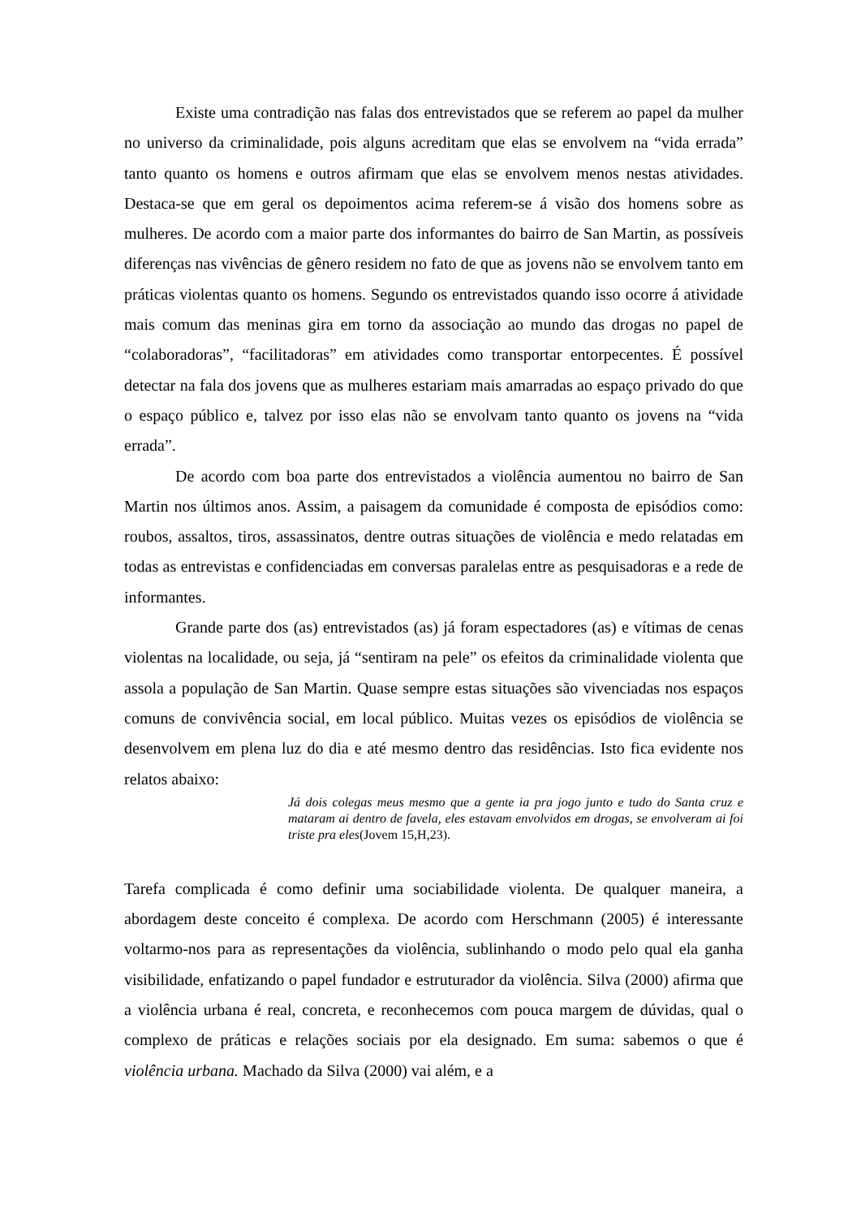Existe uma contradição nas falas dos entrevistados que se referem ao papel da mulher no universo da criminalidade, pois alguns acreditam que elas se envolvem na “vida errada” tanto quanto os homens e outros afirmam que elas se envolvem menos nestas atividades. Destaca-se que em geral os depoimentos acima referem-se á visão dos homens sobre as mulheres. De acordo com a maior parte dos informantes do bairro de San Martin, as possíveis diferenças nas vivências de gênero residem no fato de que as jovens não se envolvem tanto em práticas violentas quanto os homens. Segundo os entrevistados quando isso ocorre á atividade mais comum das meninas gira em torno da associação ao mundo das drogas no papel de “colaboradoras”, “facilitadoras” em atividades como transportar entorpecentes. É possível detectar na fala dos jovens que as mulheres estariam mais amarradas ao espaço privado do que o espaço público e, talvez por isso elas não se envolvam tanto quanto os jovens na “vida errada”.
De acordo com boa parte dos entrevistados a violência aumentou no bairro de San Martin nos últimos anos. Assim, a paisagem da comunidade é composta de episódios como: roubos, assaltos, tiros, assassinatos, dentre outras situações de violência e medo relatadas em todas as entrevistas e confidenciadas em conversas paralelas entre as pesquisadoras e a rede de informantes.
Grande parte dos (as) entrevistados (as) já foram espectadores (as) e vítimas de cenas violentas na localidade, ou seja, já “sentiram na pele” os efeitos da criminalidade violenta que assola a população de San Martin. Quase sempre estas situações são vivenciadas nos espaços comuns de convivência social, em local público. Muitas vezes os episódios de violência se desenvolvem em plena luz do dia e até mesmo dentro das residências. Isto fica evidente nos relatos abaixo:
Já dois colegas meus mesmo que a gente ia pra jogo junto e tudo do Santa cruz e mataram ai dentro de favela, eles estavam envolvidos em drogas, se envolveram ai foi triste pra eles(Jovem 15,H,23).
Tarefa complicada é como definir uma sociabilidade violenta. De qualquer maneira, a abordagem deste conceito é complexa. De acordo com Herschmann (2005) é interessante voltarmo-nos para as representações da violência, sublinhando o modo pelo qual ela ganha visibilidade, enfatizando o papel fundador e estruturador da violência. Silva (2000) afirma que a violência urbana é real, concreta, e reconhecemos com pouca margem de dúvidas, qual o complexo de práticas e relações sociais por ela designado. Em suma: sabemos o que é violência urbana. Machado da Silva (2000) vai além, e a